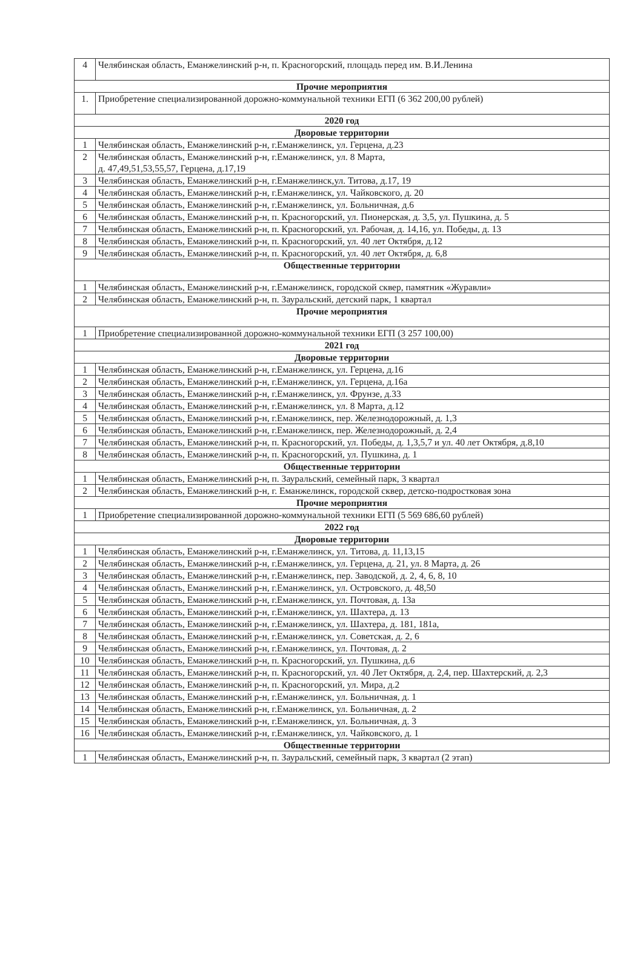| 4 | Челябинская область, Еманжелинский р-н, п. Красногорский, площадь перед им. В.И.Ленина |
| Прочие мероприятия | |
| 1. | Приобретение специализированной дорожно-коммунальной техники ЕГП (6 362 200,00 рублей) |
| 2020 год | |
| Дворовые территории | |
| 1 | Челябинская область, Еманжелинский р-н, г.Еманжелинск, ул. Герцена, д.23 |
| 2 | Челябинская область, Еманжелинский р-н, г.Еманжелинск, ул. 8 Марта, д. 47,49,51,53,55,57, Герцена, д.17,19 |
| 3 | Челябинская область, Еманжелинский р-н, г.Еманжелинск,ул. Титова, д.17, 19 |
| 4 | Челябинская область, Еманжелинский р-н, г.Еманжелинск, ул. Чайковского, д. 20 |
| 5 | Челябинская область, Еманжелинский р-н, г.Еманжелинск, ул. Больничная, д.6 |
| 6 | Челябинская область, Еманжелинский р-н, п. Красногорский, ул. Пионерская, д. 3,5, ул. Пушкина, д. 5 |
| 7 | Челябинская область, Еманжелинский р-н, п. Красногорский, ул. Рабочая, д. 14,16, ул. Победы, д. 13 |
| 8 | Челябинская область, Еманжелинский р-н, п. Красногорский, ул. 40 лет Октября, д.12 |
| 9 | Челябинская область, Еманжелинский р-н, п. Красногорский, ул. 40 лет Октября, д. 6,8 |
| Общественные территории | |
| 1 | Челябинская область, Еманжелинский р-н, г.Еманжелинск, городской сквер, памятник «Журавли» |
| 2 | Челябинская область, Еманжелинский р-н, п. Зауральский, детский парк, 1 квартал |
| Прочие мероприятия | |
| 1 | Приобретение специализированной дорожно-коммунальной техники ЕГП (3 257 100,00) |
| 2021 год | |
| Дворовые территории | |
| 1 | Челябинская область, Еманжелинский р-н, г.Еманжелинск, ул. Герцена, д.16 |
| 2 | Челябинская область, Еманжелинский р-н, г.Еманжелинск, ул. Герцена, д.16а |
| 3 | Челябинская область, Еманжелинский р-н, г.Еманжелинск, ул. Фрунзе, д.33 |
| 4 | Челябинская область, Еманжелинский р-н, г.Еманжелинск, ул. 8 Марта, д.12 |
| 5 | Челябинская область, Еманжелинский р-н, г.Еманжелинск, пер. Железнодорожный, д. 1,3 |
| 6 | Челябинская область, Еманжелинский р-н, г.Еманжелинск, пер. Железнодорожный, д. 2,4 |
| 7 | Челябинская область, Еманжелинский р-н, п. Красногорский, ул. Победы, д. 1,3,5,7 и ул. 40 лет Октября, д.8,10 |
| 8 | Челябинская область, Еманжелинский р-н, п. Красногорский, ул. Пушкина, д. 1 |
| Общественные территории | |
| 1 | Челябинская область, Еманжелинский р-н, п. Зауральский, семейный парк, 3 квартал |
| 2 | Челябинская область, Еманжелинский р-н, г. Еманжелинск, городской сквер, детско-подростковая зона |
| Прочие мероприятия | |
| 1 | Приобретение специализированной дорожно-коммунальной техники ЕГП (5 569 686,60 рублей) |
| 2022 год | |
| Дворовые территории | |
| 1 | Челябинская область, Еманжелинский р-н, г.Еманжелинск, ул. Титова, д. 11,13,15 |
| 2 | Челябинская область, Еманжелинский р-н, г.Еманжелинск, ул. Герцена, д. 21, ул. 8 Марта, д. 26 |
| 3 | Челябинская область, Еманжелинский р-н, г.Еманжелинск, пер. Заводской, д. 2, 4, 6, 8, 10 |
| 4 | Челябинская область, Еманжелинский р-н, г.Еманжелинск, ул. Островского, д. 48,50 |
| 5 | Челябинская область, Еманжелинский р-н, г.Еманжелинск, ул. Почтовая, д. 13а |
| 6 | Челябинская область, Еманжелинский р-н, г.Еманжелинск, ул. Шахтера, д. 13 |
| 7 | Челябинская область, Еманжелинский р-н, г.Еманжелинск, ул. Шахтера, д. 181, 181а, |
| 8 | Челябинская область, Еманжелинский р-н, г.Еманжелинск, ул. Советская, д. 2, 6 |
| 9 | Челябинская область, Еманжелинский р-н, г.Еманжелинск, ул. Почтовая, д. 2 |
| 10 | Челябинская область, Еманжелинский р-н, п. Красногорский, ул. Пушкина, д.6 |
| 11 | Челябинская область, Еманжелинский р-н, п. Красногорский, ул. 40 Лет Октября, д. 2,4, пер. Шахтерский, д. 2,3 |
| 12 | Челябинская область, Еманжелинский р-н, п. Красногорский, ул. Мира, д.2 |
| 13 | Челябинская область, Еманжелинский р-н, г.Еманжелинск, ул. Больничная, д. 1 |
| 14 | Челябинская область, Еманжелинский р-н, г.Еманжелинск, ул. Больничная, д. 2 |
| 15 | Челябинская область, Еманжелинский р-н, г.Еманжелинск, ул. Больничная, д. 3 |
| 16 | Челябинская область, Еманжелинский р-н, г.Еманжелинск, ул. Чайковского, д. 1 |
| Общественные территории | |
| 1 | Челябинская область, Еманжелинский р-н, п. Зауральский, семейный парк, 3 квартал (2 этап) |